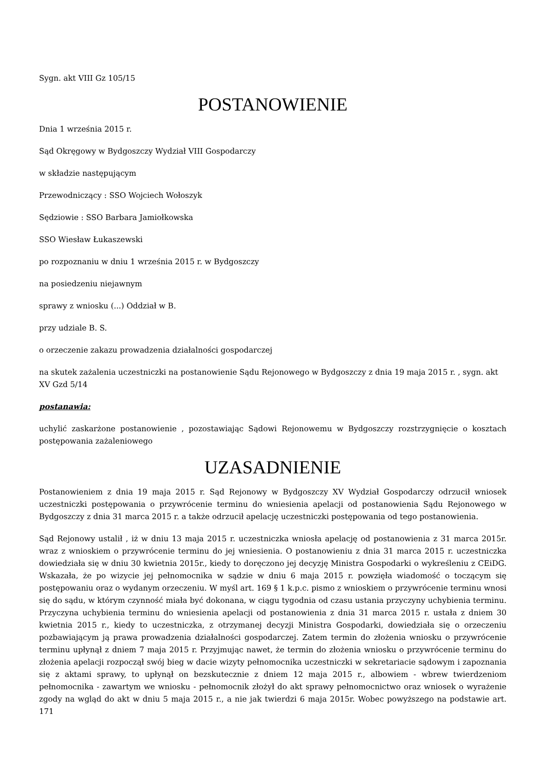Sygn. akt VIII Gz 105/15
POSTANOWIENIE
Dnia 1 września 2015 r.
Sąd Okręgowy w Bydgoszczy Wydział VIII Gospodarczy
w składzie następującym
Przewodniczący : SSO Wojciech Wołoszyk
Sędziowie : SSO Barbara Jamiołkowska
SSO Wiesław Łukaszewski
po rozpoznaniu w dniu 1 września 2015 r. w Bydgoszczy
na posiedzeniu niejawnym
sprawy z wniosku (...) Oddział w B.
przy udziale B. S.
o orzeczenie zakazu prowadzenia działalności gospodarczej
na skutek zażalenia uczestniczki na postanowienie Sądu Rejonowego w Bydgoszczy z dnia 19 maja 2015 r. , sygn. akt XV Gzd 5/14
postanawia:
uchylić zaskarżone postanowienie , pozostawiając Sądowi Rejonowemu w Bydgoszczy rozstrzygnięcie o kosztach postępowania zażaleniowego
UZASADNIENIE
Postanowieniem z dnia 19 maja 2015 r. Sąd Rejonowy w Bydgoszczy XV Wydział Gospodarczy odrzucił wniosek uczestniczki postępowania o przywrócenie terminu do wniesienia apelacji od postanowienia Sądu Rejonowego w Bydgoszczy z dnia 31 marca 2015 r. a także odrzucił apelację uczestniczki postępowania od tego postanowienia.
Sąd Rejonowy ustalił , iż w dniu 13 maja 2015 r. uczestniczka wniosła apelację od postanowienia z 31 marca 2015r. wraz z wnioskiem o przywrócenie terminu do jej wniesienia. O postanowieniu z dnia 31 marca 2015 r. uczestniczka dowiedziała się w dniu 30 kwietnia 2015r., kiedy to doręczono jej decyzję Ministra Gospodarki o wykreśleniu z CEiDG. Wskazała, że po wizycie jej pełnomocnika w sądzie w dniu 6 maja 2015 r. powzięła wiadomość o toczącym się postępowaniu oraz o wydanym orzeczeniu. W myśl art. 169 § 1 k.p.c. pismo z wnioskiem o przywrócenie terminu wnosi się do sądu, w którym czynność miała być dokonana, w ciągu tygodnia od czasu ustania przyczyny uchybienia terminu. Przyczyna uchybienia terminu do wniesienia apelacji od postanowienia z dnia 31 marca 2015 r. ustała z dniem 30 kwietnia 2015 r., kiedy to uczestniczka, z otrzymanej decyzji Ministra Gospodarki, dowiedziała się o orzeczeniu pozbawiającym ją prawa prowadzenia działalności gospodarczej. Zatem termin do złożenia wniosku o przywrócenie terminu upłynął z dniem 7 maja 2015 r. Przyjmując nawet, że termin do złożenia wniosku o przywrócenie terminu do złożenia apelacji rozpoczął swój bieg w dacie wizyty pełnomocnika uczestniczki w sekretariacie sądowym i zapoznania się z aktami sprawy, to upłynął on bezskutecznie z dniem 12 maja 2015 r., albowiem - wbrew twierdzeniom pełnomocnika - zawartym we wniosku - pełnomocnik złożył do akt sprawy pełnomocnictwo oraz wniosek o wyrażenie zgody na wgląd do akt w dniu 5 maja 2015 r., a nie jak twierdzi 6 maja 2015r. Wobec powyższego na podstawie art. 171